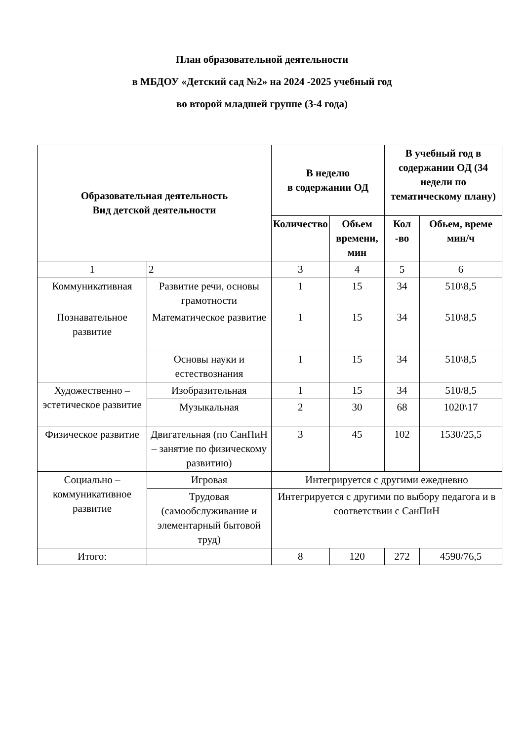План образовательной деятельности
в МБДОУ «Детский сад №2» на 2024 -2025 учебный год
во второй младшей группе (3-4 года)
| Образовательная деятельность Вид детской деятельности | | В неделю в содержании ОД | | В учебный год в содержании ОД (34 недели по тематическому плану) | |
| --- | --- | --- | --- | --- | --- |
| | | Количество | Обьем времени, мин | Кол -во | Обьем, време мин/ч |
| 1 | 2 | 3 | 4 | 5 | 6 |
| Коммуникативная | Развитие речи, основы грамотности | 1 | 15 | 34 | 510\8,5 |
| Познавательное развитие | Математическое развитие | 1 | 15 | 34 | 510\8,5 |
| | Основы науки и естествознания | 1 | 15 | 34 | 510\8,5 |
| Художественно – эстетическое развитие | Изобразительная | 1 | 15 | 34 | 510/8,5 |
| | Музыкальная | 2 | 30 | 68 | 1020\17 |
| Физическое развитие | Двигательная (по СанПиН – занятие по физическому развитию) | 3 | 45 | 102 | 1530/25,5 |
| Социально – коммуникативное развитие | Игровая | Интегрируется с другими ежедневно | | | |
| | Трудовая (самообслуживание и элементарный бытовой труд) | Интегрируется с другими по выбору педагога и в соответствии с СанПиН | | | |
| Итого: | | 8 | 120 | 272 | 4590/76,5 |